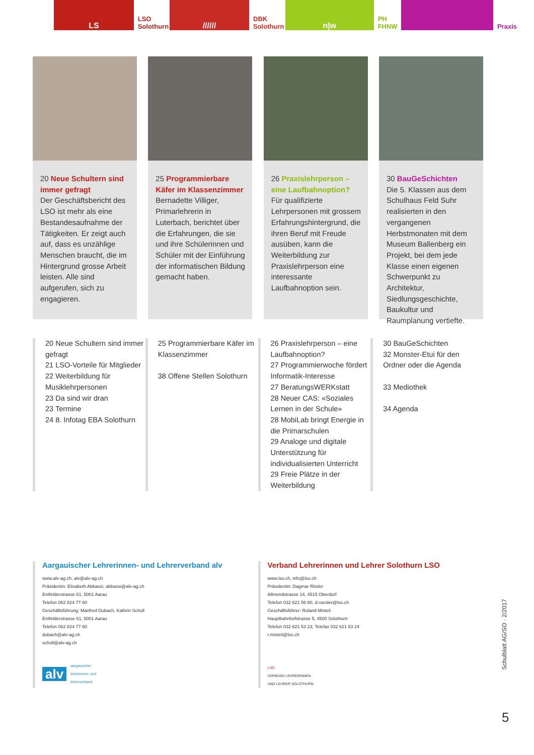LS
LSO Solothurn
//////
DBK Solothurn
n|w
PH FHNW
Praxis
20 Neue Schultern sind immer gefragt
Der Geschäftsbericht des LSO ist mehr als eine Bestandesaufnahme der Tätigkeiten. Er zeigt auch auf, dass es unzählige Menschen braucht, die im Hintergrund grosse Arbeit leisten. Alle sind aufgerufen, sich zu engagieren.
25 Programmierbare Käfer im Klassenzimmer
Bernadette Villiger, Primarlehrerin in Luterbach, berichtet über die Erfahrungen, die sie und ihre Schülerinnen und Schüler mit der Einführung der informatischen Bildung gemacht haben.
26 Praxislehrperson – eine Laufbahnoption?
Für qualifizierte Lehrpersonen mit grossem Erfahrungshintergrund, die ihren Beruf mit Freude ausüben, kann die Weiterbildung zur Praxislehrperson eine interessante Laufbahnoption sein.
30 BauGeSchichten
Die 5. Klassen aus dem Schulhaus Feld Suhr realisierten in den vergangenen Herbstmonaten mit dem Museum Ballenberg ein Projekt, bei dem jede Klasse einen eigenen Schwerpunkt zu Architektur, Siedlungsgeschichte, Baukultur und Raumplanung vertiefte.
20 Neue Schultern sind immer gefragt
21 LSO-Vorteile für Mitglieder
22 Weiterbildung für Musiklehrpersonen
23 Da sind wir dran
23 Termine
24 8. Infotag EBA Solothurn
25 Programmierbare Käfer im Klassenzimmer
38 Offene Stellen Solothurn
26 Praxislehrperson – eine Laufbahnoption?
27 Programmierwoche fördert Informatik-Interesse
27 BeratungsWERKstatt
28 Neuer CAS: «Soziales Lernen in der Schule»
28 MobiLab bringt Energie in die Primarschulen
29 Analoge und digitale Unterstützung für individualisierten Unterricht
29 Freie Plätze in der Weiterbildung
30 BauGeSchichten
32 Monster-Etui für den Ordner oder die Agenda
33 Mediothek
34 Agenda
Aargauischer Lehrerinnen- und Lehrerverband alv
www.alv-ag.ch, alv@alv-ag.ch
Präsidentin: Elisabeth Abbassi, abbassi@alv-ag.ch
Entfelderstrasse 61, 5001 Aarau
Telefon 062 824 77 60
Geschäftsführung: Manfred Dubach, Kathrin Scholl
Entfelderstrasse 61, 5001 Aarau
Telefon 062 824 77 60
dubach@alv-ag.ch
scholl@alv-ag.ch
alv
aargauischer
lehrerinnen- und
lehrerverband
Verband Lehrerinnen und Lehrer Solothurn LSO
www.lso.ch, info@lso.ch
Präsidentin: Dagmar Rösler
Allmendstrasse 14, 4515 Oberdorf
Telefon 032 621 56 80, d.roesler@lso.ch
Geschäftsführer: Roland Misteli
Hauptbahnhofstrasse 5, 4500 Solothurn
Telefon 032 621 53 23, Telefax 032 621 53 24
r.misteli@lso.ch
LSO
VERBAND LEHRERINNEN
UND LEHRER SOLOTHURN
Schulblatt AG/SO · 2/2017
5